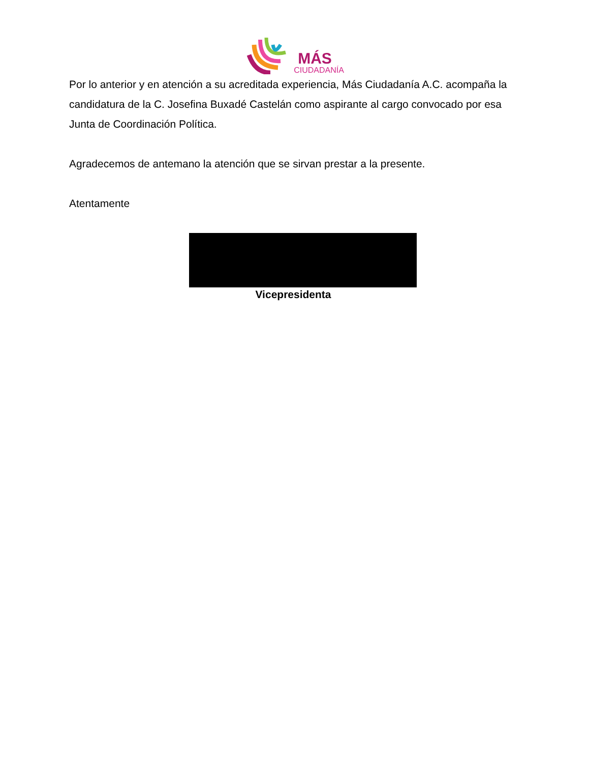MÁS
CIUDADANÍA
Por lo anterior y en atención a su acreditada experiencia, Más Ciudadanía A.C. acompaña la candidatura de la C. Josefina Buxadé Castelán como aspirante al cargo convocado por esa Junta de Coordinación Política.
Agradecemos de antemano la atención que se sirvan prestar a la presente.
Atentamente
Vicepresidenta